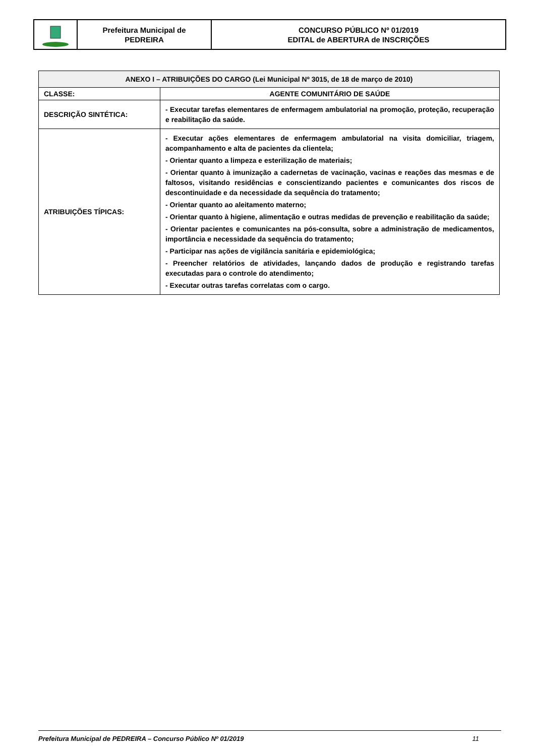Prefeitura Municipal de
PEDREIRA
CONCURSO PÚBLICO Nº 01/2019
EDITAL de ABERTURA de INSCRIÇÕES
| ANEXO I – ATRIBUIÇÕES DO CARGO (Lei Municipal Nº 3015, de 18 de março de 2010) | |
| --- | --- |
| CLASSE: | AGENTE COMUNITÁRIO DE SAÚDE |
| DESCRIÇÃO SINTÉTICA: | - Executar tarefas elementares de enfermagem ambulatorial na promoção, proteção, recuperação e reabilitação da saúde. |
| ATRIBUIÇÕES TÍPICAS: | - Executar ações elementares de enfermagem ambulatorial na visita domiciliar, triagem, acompanhamento e alta de pacientes da clientela; - Orientar quanto a limpeza e esterilização de materiais; - Orientar quanto à imunização a cadernetas de vacinação, vacinas e reações das mesmas e de faltosos, visitando residências e conscientizando pacientes e comunicantes dos riscos de descontinuidade e da necessidade da sequência do tratamento; - Orientar quanto ao aleitamento materno; - Orientar quanto à higiene, alimentação e outras medidas de prevenção e reabilitação da saúde; - Orientar pacientes e comunicantes na pós-consulta, sobre a administração de medicamentos, importância e necessidade da sequência do tratamento; - Participar nas ações de vigilância sanitária e epidemiológica; - Preencher relatórios de atividades, lançando dados de produção e registrando tarefas executadas para o controle do atendimento; - Executar outras tarefas correlatas com o cargo. |
Prefeitura Municipal de PEDREIRA – Concurso Público Nº 01/2019 11